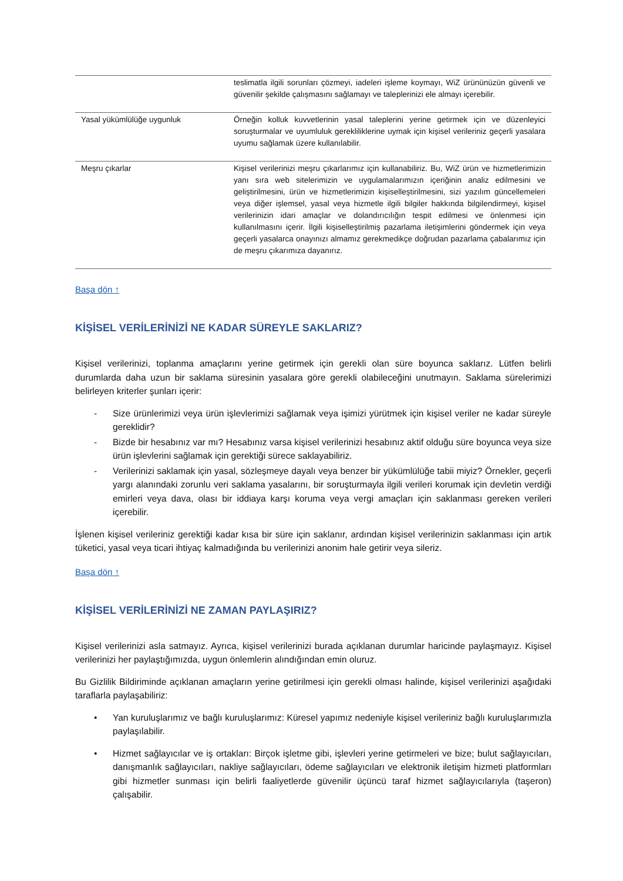| | teslimatla ilgili sorunları çözmeyi, iadeleri işleme koymayı, WiZ ürününüzün güvenli ve güvenilir şekilde çalışmasını sağlamayı ve taleplerinizi ele almayı içerebilir. |
| Yasal yükümlülüğe uygunluk | Örneğin kolluk kuvvetlerinin yasal taleplerini yerine getirmek için ve düzenleyici soruşturmalar ve uyumluluk gerekliliklerine uymak için kişisel verileriniz geçerli yasalara uyumu sağlamak üzere kullanılabilir. |
| Meşru çıkarlar | Kişisel verilerinizi meşru çıkarlarımız için kullanabiliriz. Bu, WiZ ürün ve hizmetlerimizin yanı sıra web sitelerimizin ve uygulamalarımızın içeriğinin analiz edilmesini ve geliştirilmesini, ürün ve hizmetlerimizin kişiselleştirilmesini, sizi yazılım güncellemeleri veya diğer işlemsel, yasal veya hizmetle ilgili bilgiler hakkında bilgilendirmeyi, kişisel verilerinizin idari amaçlar ve dolandırıcılığın tespit edilmesi ve önlenmesi için kullanılmasını içerir. İlgili kişiselleştirilmiş pazarlama iletişimlerini göndermek için veya geçerli yasalarca onayınızı almamız gerekmedikçe doğrudan pazarlama çabalarımız için de meşru çıkarımıza dayanırız. |
Başa dön ↑
KİŞİSEL VERİLERİNİZİ NE KADAR SÜREYLE SAKLARIZ?
Kişisel verilerinizi, toplanma amaçlarını yerine getirmek için gerekli olan süre boyunca saklarız. Lütfen belirli durumlarda daha uzun bir saklama süresinin yasalara göre gerekli olabileceğini unutmayın. Saklama sürelerimizi belirleyen kriterler şunları içerir:
- Size ürünlerimizi veya ürün işlevlerimizi sağlamak veya işimizi yürütmek için kişisel veriler ne kadar süreyle gereklidir?
- Bizde bir hesabınız var mı? Hesabınız varsa kişisel verilerinizi hesabınız aktif olduğu süre boyunca veya size ürün işlevlerini sağlamak için gerektiği sürece saklayabiliriz.
- Verilerinizi saklamak için yasal, sözleşmeye dayalı veya benzer bir yükümlülüğe tabii miyiz? Örnekler, geçerli yargı alanındaki zorunlu veri saklama yasalarını, bir soruşturmayla ilgili verileri korumak için devletin verdiği emirleri veya dava, olası bir iddiaya karşı koruma veya vergi amaçları için saklanması gereken verileri içerebilir.
İşlenen kişisel verileriniz gerektiği kadar kısa bir süre için saklanır, ardından kişisel verilerinizin saklanması için artık tüketici, yasal veya ticari ihtiyaç kalmadığında bu verilerinizi anonim hale getirir veya sileriz.
Başa dön ↑
KİŞİSEL VERİLERİNİZİ NE ZAMAN PAYLAŞIRIZ?
Kişisel verilerinizi asla satmayız. Ayrıca, kişisel verilerinizi burada açıklanan durumlar haricinde paylaşmayız. Kişisel verilerinizi her paylaştığımızda, uygun önlemlerin alındığından emin oluruz.
Bu Gizlilik Bildiriminde açıklanan amaçların yerine getirilmesi için gerekli olması halinde, kişisel verilerinizi aşağıdaki taraflarla paylaşabiliriz:
• Yan kuruluşlarımız ve bağlı kuruluşlarımız: Küresel yapımız nedeniyle kişisel verileriniz bağlı kuruluşlarımızla paylaşılabilir.
• Hizmet sağlayıcılar ve iş ortakları: Birçok işletme gibi, işlevleri yerine getirmeleri ve bize; bulut sağlayıcıları, danışmanlık sağlayıcıları, nakliye sağlayıcıları, ödeme sağlayıcıları ve elektronik iletişim hizmeti platformları gibi hizmetler sunması için belirli faaliyetlerde güvenilir üçüncü taraf hizmet sağlayıcılarıyla (taşeron) çalışabilir.